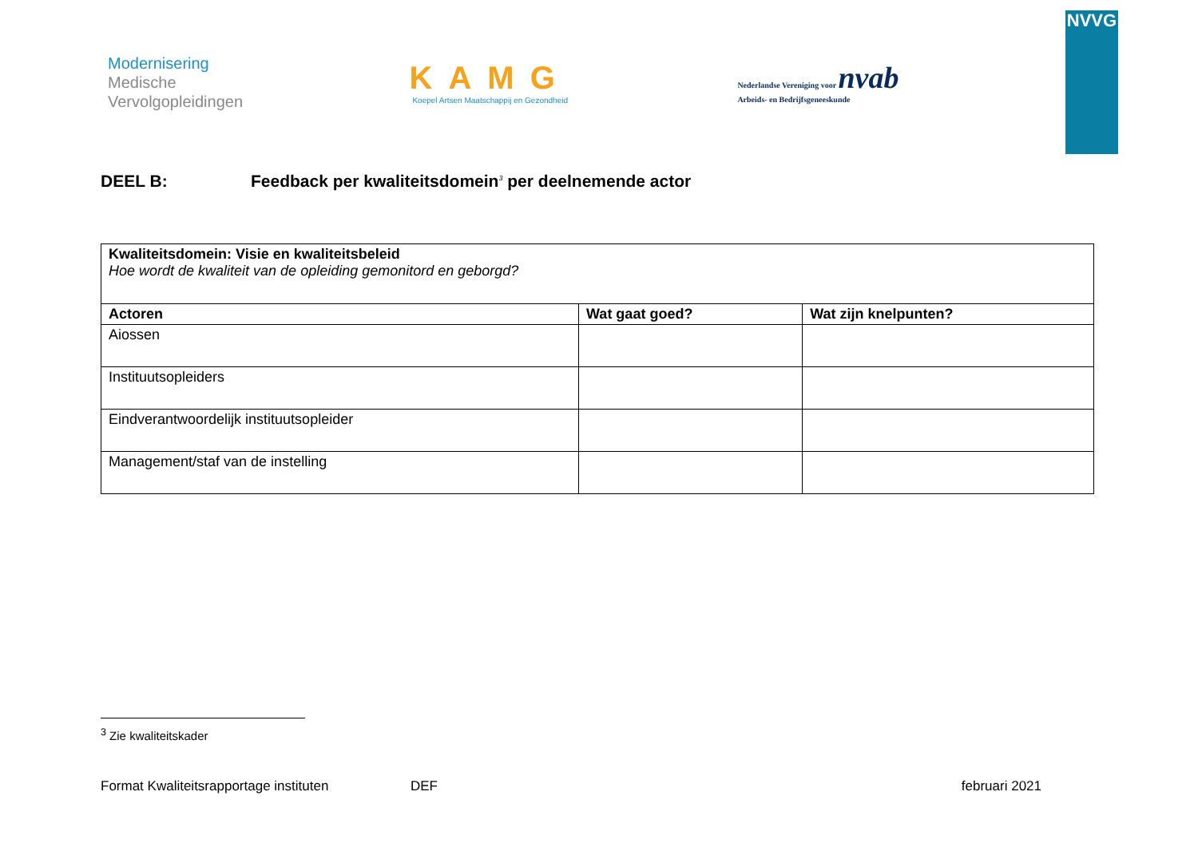Modernisering
Medische
Vervolgopleidingen
KAMG
Koepel Artsen Maatschappij en Gezondheid
Nederlandse Vereniging voor nvab
Arbeids- en Bedrijfsgeneeskunde
NVVG
DEEL B: Feedback per kwaliteitsdomein<sup>3</sup> per deelnemende actor
| Kwaliteitsdomein: Visie en kwaliteitsbeleid Hoe wordt de kwaliteit van de opleiding gemonitord en geborgd? | | |
| Actoren | Wat gaat goed? | Wat zijn knelpunten? |
| Aiossen | | |
| Instituutsopleiders | | |
| Eindverantwoordelijk instituutsopleider | | |
| Management/staf van de instelling | | |
<sup>3</sup> Zie kwaliteitskader
Format Kwaliteitsrapportage instituten DEF februari 2021